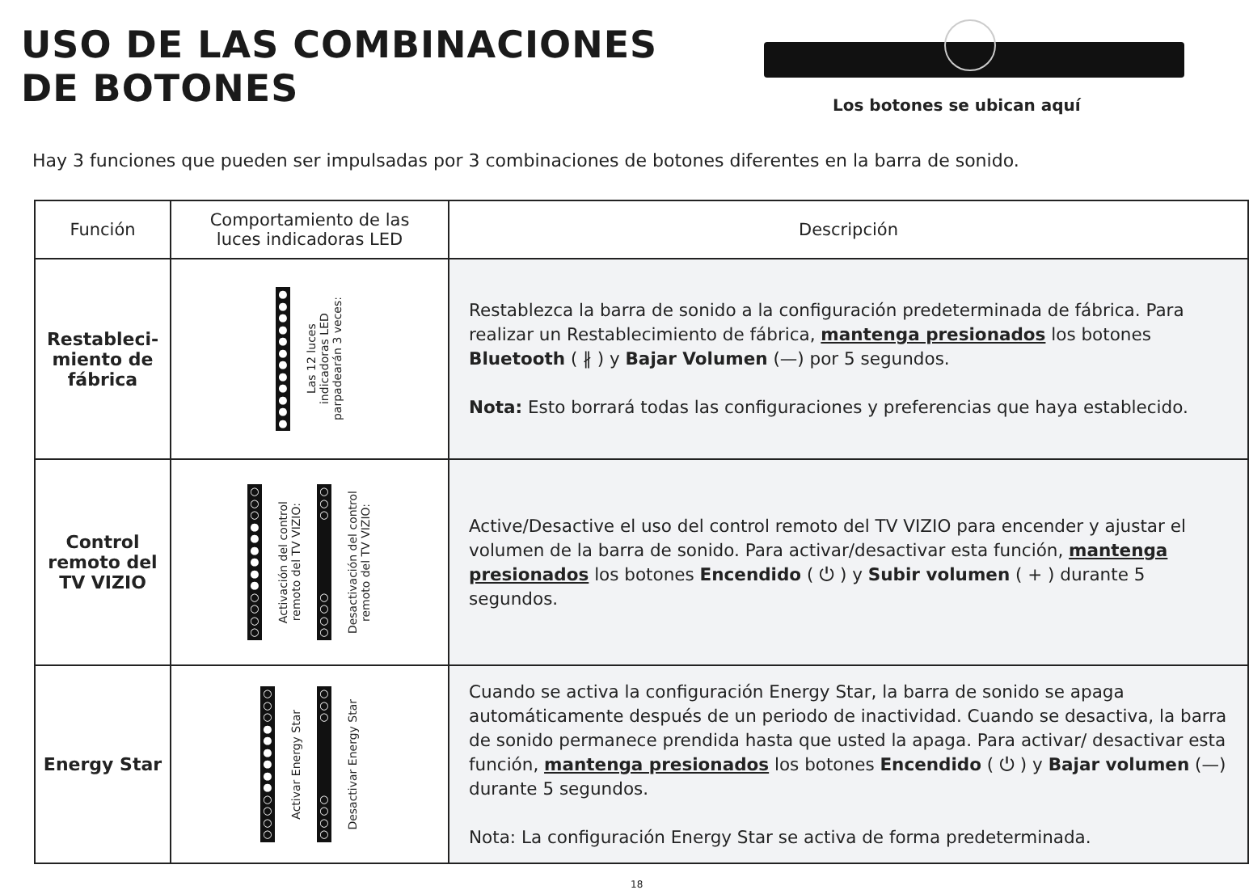USO DE LAS COMBINACIONES
DE BOTONES
Los botones se ubican aquí
Hay 3 funciones que pueden ser impulsadas por 3 combinaciones de botones diferentes en la barra de sonido.
| Función | Comportamiento de las luces indicadoras LED | Descripción |
| --- | --- | --- |
| Restableci- miento de fábrica | ● ● ● ● ● ● ● ● ● ● ● ● Las 12 luces indicadoras LED parpadearán 3 veces: | Restablezca la barra de sonido a la configuración predeterminada de fábrica. Para realizar un Restablecimiento de fábrica, mantenga presionados los botones Bluetooth ( ∦ ) y Bajar Volumen (—) por 5 segundos. Nota: Esto borrará todas las configuraciones y preferencias que haya establecido. |
| Control remoto del TV VIZIO | ○ ○ ○ ● ● ● ● ● ● ○ ○ ○ ○ Activación del control remoto del TV VIZIO: ○ ○ ○ ○ ○ ○ ○ Desactivación del control remoto del TV VIZIO: | Active/Desactive el uso del control remoto del TV VIZIO para encender y ajustar el volumen de la barra de sonido. Para activar/desactivar esta función, mantenga presionados los botones Encendido ( ⏻ ) y Subir volumen ( + ) durante 5 segundos. |
| Energy Star | ○ ○ ○ ● ● ● ● ● ● ○ ○ ○ ○ Activar Energy Star ○ ○ ○ ○ ○ ○ ○ Desactivar Energy Star | Cuando se activa la configuración Energy Star, la barra de sonido se apaga automáticamente después de un periodo de inactividad. Cuando se desactiva, la barra de sonido permanece prendida hasta que usted la apaga. Para activar/ desactivar esta función, mantenga presionados los botones Encendido ( ⏻ ) y Bajar volumen (—) durante 5 segundos. Nota: La configuración Energy Star se activa de forma predeterminada. |
18